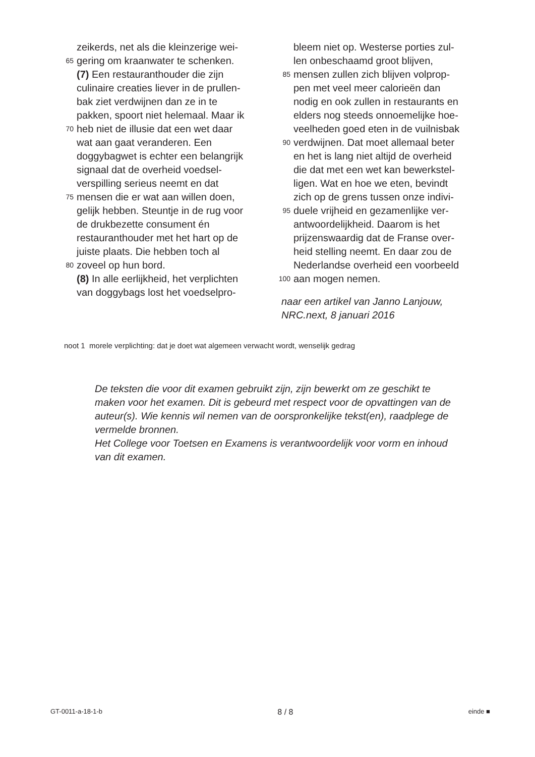zeikerds, net als die kleinzerige wei-
65 gering om kraanwater te schenken.
(7) Een restauranthouder die zijn
culinaire creaties liever in de prullen-
bak ziet verdwijnen dan ze in te
pakken, spoort niet helemaal. Maar ik
70 heb niet de illusie dat een wet daar
wat aan gaat veranderen. Een
doggybagwet is echter een belangrijk
signaal dat de overheid voedsel-
verspilling serieus neemt en dat
75 mensen die er wat aan willen doen,
gelijk hebben. Steuntje in de rug voor
de drukbezette consument én
restauranthouder met het hart op de
juiste plaats. Die hebben toch al
80 zoveel op hun bord.
(8) In alle eerlijkheid, het verplichten
van doggybags lost het voedselpro-
bleem niet op. Westerse porties zul-
len onbeschaamd groot blijven,
85 mensen zullen zich blijven volprop-
pen met veel meer calorieën dan
nodig en ook zullen in restaurants en
elders nog steeds onnoemelijke hoe-
veelheden goed eten in de vuilnisbak
90 verdwijnen. Dat moet allemaal beter
en het is lang niet altijd de overheid
die dat met een wet kan bewerkstel-
ligen. Wat en hoe we eten, bevindt
zich op de grens tussen onze indivi-
95 duele vrijheid en gezamenlijke ver-
antwoordelijkheid. Daarom is het
prijzenswaardig dat de Franse over-
heid stelling neemt. En daar zou de
Nederlandse overheid een voorbeeld
100 aan mogen nemen.
naar een artikel van Janno Lanjouw,
NRC.next, 8 januari 2016
noot 1 morele verplichting: dat je doet wat algemeen verwacht wordt, wenselijk gedrag
De teksten die voor dit examen gebruikt zijn, zijn bewerkt om ze geschikt te maken voor het examen. Dit is gebeurd met respect voor de opvattingen van de auteur(s). Wie kennis wil nemen van de oorspronkelijke tekst(en), raadplege de vermelde bronnen.
Het College voor Toetsen en Examens is verantwoordelijk voor vorm en inhoud van dit examen.
GT-0011-a-18-1-b 8 / 8 einde ■